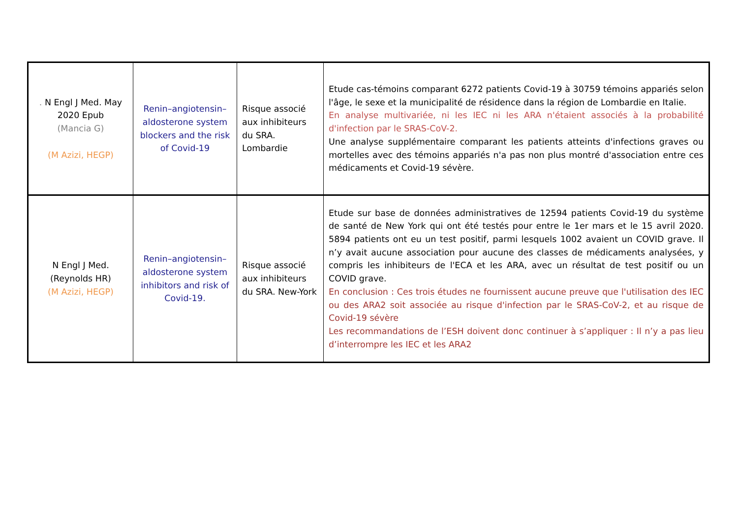| . N Engl J Med. May 2020 Epub (Mancia G) (M Azizi, HEGP) | Renin–angiotensin–aldosterone system blockers and the risk of Covid-19 | Risque associé aux inhibiteurs du SRA. Lombardie | Etude cas-témoins comparant 6272 patients Covid-19 à 30759 témoins appariés selon l'âge, le sexe et la municipalité de résidence dans la région de Lombardie en Italie. En analyse multivariée, ni les IEC ni les ARA n'étaient associés à la probabilité d'infection par le SRAS-CoV-2. Une analyse supplémentaire comparant les patients atteints d'infections graves ou mortelles avec des témoins appariés n'a pas non plus montré d'association entre ces médicaments et Covid-19 sévère. |
| N Engl J Med. (Reynolds HR) (M Azizi, HEGP) | Renin–angiotensin–aldosterone system inhibitors and risk of Covid-19. | Risque associé aux inhibiteurs du SRA. New-York | Etude sur base de données administratives de 12594 patients Covid-19 du système de santé de New York qui ont été testés pour entre le 1er mars et le 15 avril 2020. 5894 patients ont eu un test positif, parmi lesquels 1002 avaient un COVID grave. Il n’y avait aucune association pour aucune des classes de médicaments analysées, y compris les inhibiteurs de l'ECA et les ARA, avec un résultat de test positif ou un COVID grave. En conclusion : Ces trois études ne fournissent aucune preuve que l'utilisation des IEC ou des ARA2 soit associée au risque d'infection par le SRAS-CoV-2, et au risque de Covid-19 sévère Les recommandations de l’ESH doivent donc continuer à s’appliquer : Il n’y a pas lieu d’interrompre les IEC et les ARA2 |